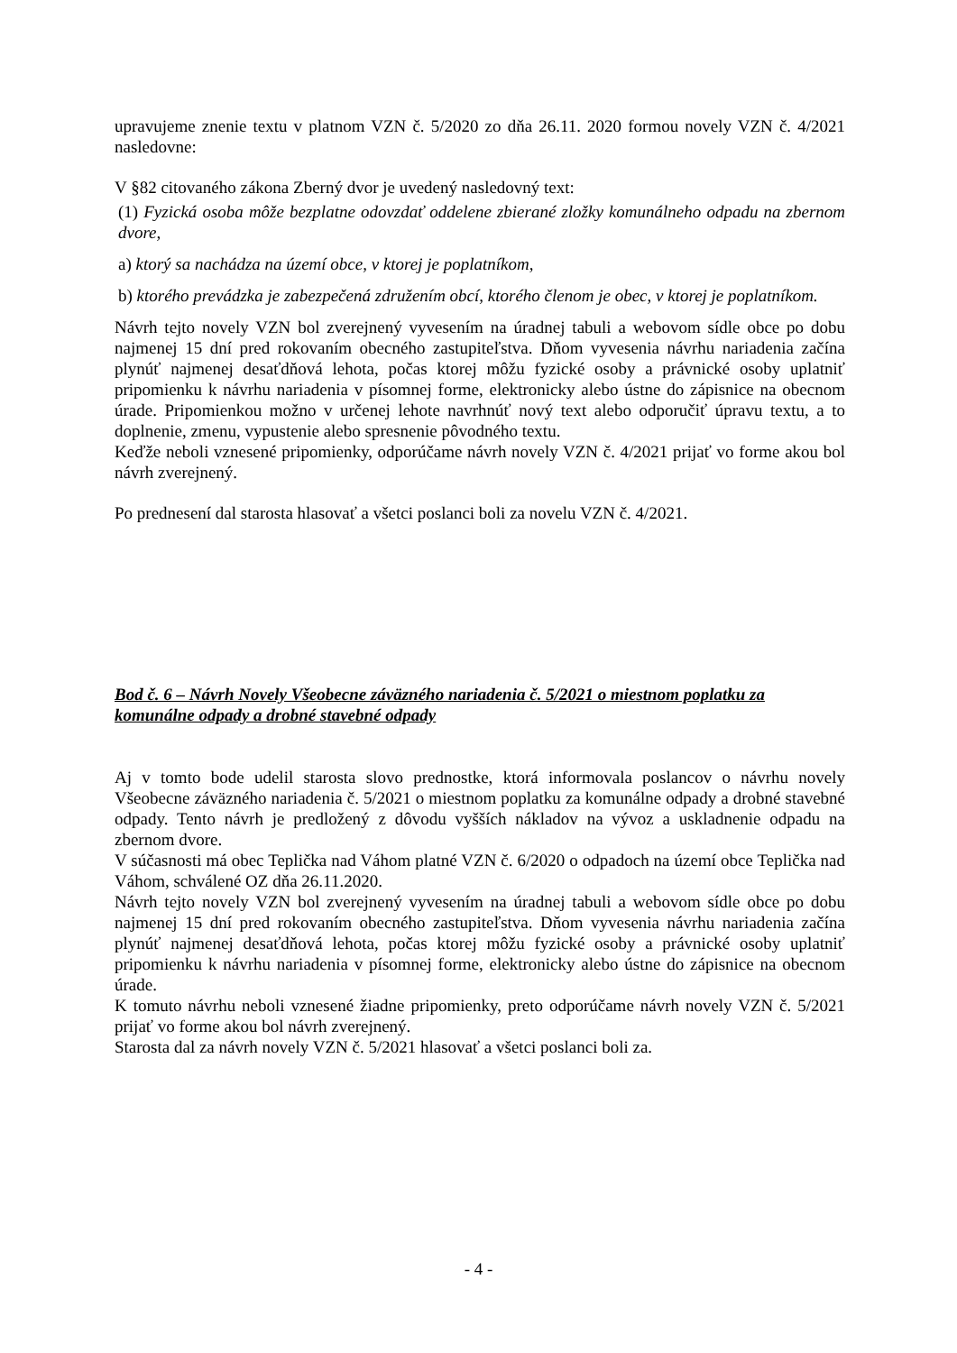upravujeme znenie textu v platnom VZN č. 5/2020 zo dňa 26.11. 2020 formou novely VZN č. 4/2021 nasledovne:
V §82 citovaného zákona Zberný dvor je uvedený nasledovný text:
(1) Fyzická osoba môže bezplatne odovzdať oddelene zbierané zložky komunálneho odpadu na zbernom dvore,
a) ktorý sa nachádza na území obce, v ktorej je poplatníkom,
b) ktorého prevádzka je zabezpečená združením obcí, ktorého členom je obec, v ktorej je poplatníkom.
Návrh tejto novely VZN bol zverejnený vyvesením na úradnej tabuli a webovom sídle obce po dobu najmenej 15 dní pred rokovaním obecného zastupiteľstva. Dňom vyvesenia návrhu nariadenia začína plynúť najmenej desaťdňová lehota, počas ktorej môžu fyzické osoby a právnické osoby uplatniť pripomienku k návrhu nariadenia v písomnej forme, elektronicky alebo ústne do zápisnice na obecnom úrade. Pripomienkou možno v určenej lehote navrhnúť nový text alebo odporučiť úpravu textu, a to doplnenie, zmenu, vypustenie alebo spresnenie pôvodného textu.
Keďže neboli vznesené pripomienky, odporúčame návrh novely VZN č. 4/2021 prijať vo forme akou bol návrh zverejnený.
Po prednesení dal starosta hlasovať a všetci poslanci boli za novelu VZN č. 4/2021.
Bod č. 6 – Návrh Novely Všeobecne záväzného nariadenia č. 5/2021 o miestnom poplatku za komunálne odpady a drobné stavebné odpady
Aj v tomto bode udelil starosta slovo prednostke, ktorá informovala poslancov o návrhu novely Všeobecne záväzného nariadenia č. 5/2021 o miestnom poplatku za komunálne odpady a drobné stavebné odpady. Tento návrh je predložený z dôvodu vyšších nákladov na vývoz a uskladnenie odpadu na zbernom dvore.
V súčasnosti má obec Teplička nad Váhom platné VZN č. 6/2020 o odpadoch na území obce Teplička nad Váhom, schválené OZ dňa 26.11.2020.
Návrh tejto novely VZN bol zverejnený vyvesením na úradnej tabuli a webovom sídle obce po dobu najmenej 15 dní pred rokovaním obecného zastupiteľstva. Dňom vyvesenia návrhu nariadenia začína plynúť najmenej desaťdňová lehota, počas ktorej môžu fyzické osoby a právnické osoby uplatniť pripomienku k návrhu nariadenia v písomnej forme, elektronicky alebo ústne do zápisnice na obecnom úrade.
K tomuto návrhu neboli vznesené žiadne pripomienky, preto odporúčame návrh novely VZN č. 5/2021 prijať vo forme akou bol návrh zverejnený.
Starosta dal za návrh novely VZN č. 5/2021 hlasovať a všetci poslanci boli za.
- 4 -